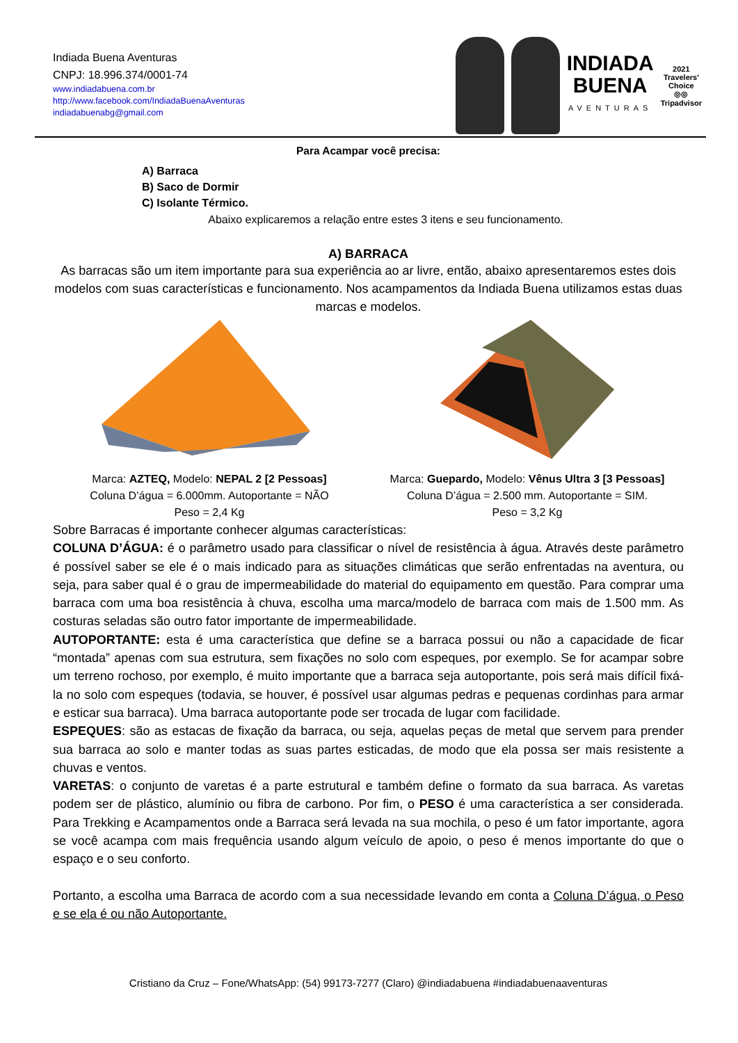Indiada Buena Aventuras
CNPJ: 18.996.374/0001-74
www.indiadabuena.com.br
http://www.facebook.com/IndiadaBuenaAventuras
indiadabuenabg@gmail.com
INDIADA
BUENA
AVENTURAS
2021
Travelers'
Choice
◎◎
Tripadvisor
Para Acampar você precisa:
A) Barraca
B) Saco de Dormir
C) Isolante Térmico.
Abaixo explicaremos a relação entre estes 3 itens e seu funcionamento.
A) BARRACA
As barracas são um item importante para sua experiência ao ar livre, então, abaixo apresentaremos estes dois modelos com suas características e funcionamento. Nos acampamentos da Indiada Buena utilizamos estas duas marcas e modelos.
Marca: AZTEQ, Modelo: NEPAL 2 [2 Pessoas]
Coluna D’água = 6.000mm. Autoportante = NÃO
Peso = 2,4 Kg
Marca: Guepardo, Modelo: Vênus Ultra 3 [3 Pessoas]
Coluna D’água = 2.500 mm. Autoportante = SIM.
Peso = 3,2 Kg
Sobre Barracas é importante conhecer algumas características:
COLUNA D’ÁGUA: é o parâmetro usado para classificar o nível de resistência à água. Através deste parâmetro é possível saber se ele é o mais indicado para as situações climáticas que serão enfrentadas na aventura, ou seja, para saber qual é o grau de impermeabilidade do material do equipamento em questão. Para comprar uma barraca com uma boa resistência à chuva, escolha uma marca/modelo de barraca com mais de 1.500 mm. As costuras seladas são outro fator importante de impermeabilidade.
AUTOPORTANTE: esta é uma característica que define se a barraca possui ou não a capacidade de ficar “montada” apenas com sua estrutura, sem fixações no solo com espeques, por exemplo. Se for acampar sobre um terreno rochoso, por exemplo, é muito importante que a barraca seja autoportante, pois será mais difícil fixá-la no solo com espeques (todavia, se houver, é possível usar algumas pedras e pequenas cordinhas para armar e esticar sua barraca). Uma barraca autoportante pode ser trocada de lugar com facilidade.
ESPEQUES: são as estacas de fixação da barraca, ou seja, aquelas peças de metal que servem para prender sua barraca ao solo e manter todas as suas partes esticadas, de modo que ela possa ser mais resistente a chuvas e ventos.
VARETAS: o conjunto de varetas é a parte estrutural e também define o formato da sua barraca. As varetas podem ser de plástico, alumínio ou fibra de carbono. Por fim, o PESO é uma característica a ser considerada. Para Trekking e Acampamentos onde a Barraca será levada na sua mochila, o peso é um fator importante, agora se você acampa com mais frequência usando algum veículo de apoio, o peso é menos importante do que o espaço e o seu conforto.
Portanto, a escolha uma Barraca de acordo com a sua necessidade levando em conta a Coluna D’água, o Peso e se ela é ou não Autoportante.
Cristiano da Cruz – Fone/WhatsApp: (54) 99173-7277 (Claro) @indiadabuena #indiadabuenaaventuras